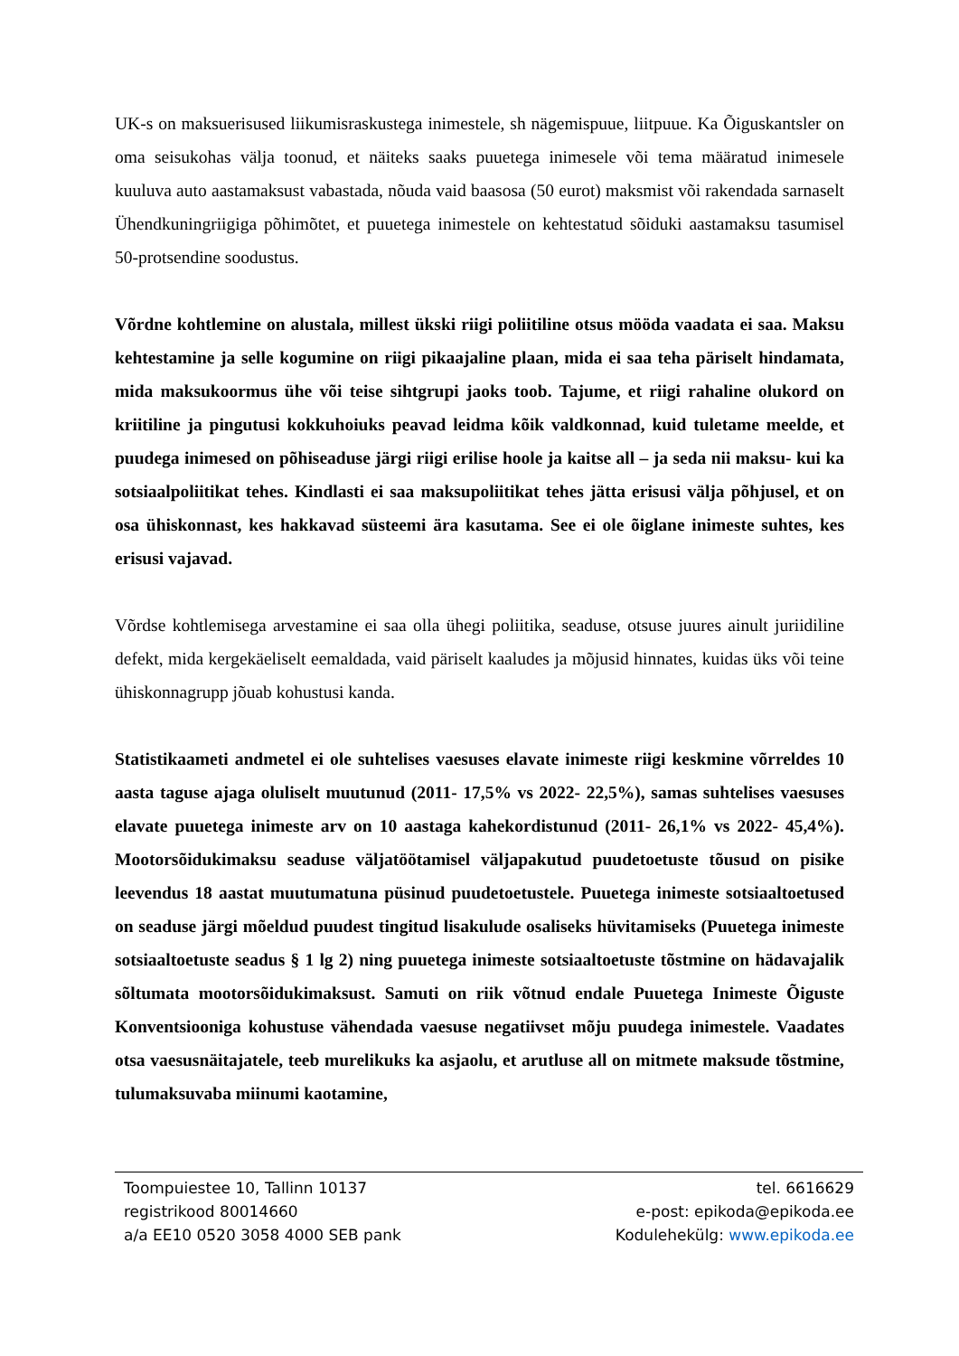UK-s on maksuerisused liikumisraskustega inimestele, sh nägemispuue, liitpuue. Ka Õiguskantsler on oma seisukohas välja toonud, et näiteks saaks puuetega inimesele või tema määratud inimesele kuuluva auto aastamaksust vabastada, nõuda vaid baasosa (50 eurot) maksmist või rakendada sarnaselt Ühendkuningriigiga põhimõtet, et puuetega inimestele on kehtestatud sõiduki aastamaksu tasumisel 50-protsendine soodustus.
Võrdne kohtlemine on alustala, millest ükski riigi poliitiline otsus mööda vaadata ei saa. Maksu kehtestamine ja selle kogumine on riigi pikaajaline plaan, mida ei saa teha päriselt hindamata, mida maksukoormus ühe või teise sihtgrupi jaoks toob. Tajume, et riigi rahaline olukord on kriitiline ja pingutusi kokkuhoiuks peavad leidma kõik valdkonnad, kuid tuletame meelde, et puudega inimesed on põhiseaduse järgi riigi erilise hoole ja kaitse all – ja seda nii maksu- kui ka sotsiaalpoliitikat tehes. Kindlasti ei saa maksupoliitikat tehes jätta erisusi välja põhjusel, et on osa ühiskonnast, kes hakkavad süsteemi ära kasutama. See ei ole õiglane inimeste suhtes, kes erisusi vajavad.
Võrdse kohtlemisega arvestamine ei saa olla ühegi poliitika, seaduse, otsuse juures ainult juriidiline defekt, mida kergekäeliselt eemaldada, vaid päriselt kaaludes ja mõjusid hinnates, kuidas üks või teine ühiskonnagrupp jõuab kohustusi kanda.
Statistikaameti andmetel ei ole suhtelises vaesuses elavate inimeste riigi keskmine võrreldes 10 aasta taguse ajaga oluliselt muutunud (2011- 17,5% vs 2022- 22,5%), samas suhtelises vaesuses elavate puuetega inimeste arv on 10 aastaga kahekordistunud (2011- 26,1% vs 2022- 45,4%). Mootorsõidukimaksu seaduse väljatöötamisel väljapakutud puudetoetuste tõusud on pisike leevendus 18 aastat muutumatuna püsinud puudetoetustele. Puuetega inimeste sotsiaaltoetused on seaduse järgi mõeldud puudest tingitud lisakulude osaliseks hüvitamiseks (Puuetega inimeste sotsiaaltoetuste seadus § 1 lg 2) ning puuetega inimeste sotsiaaltoetuste tõstmine on hädavajalik sõltumata mootorsõidukimaksust. Samuti on riik võtnud endale Puuetega Inimeste Õiguste Konventsiooniga kohustuse vähendada vaesuse negatiivset mõju puudega inimestele. Vaadates otsa vaesusnäitajatele, teeb murelikuks ka asjaolu, et arutluse all on mitmete maksude tõstmine, tulumaksuvaba miinumi kaotamine,
Toompuiestee 10, Tallinn 10137
registrikood 80014660
a/a EE10 0520 3058 4000 SEB pank
tel. 6616629
e-post: epikoda@epikoda.ee
Kodulehekülg: www.epikoda.ee